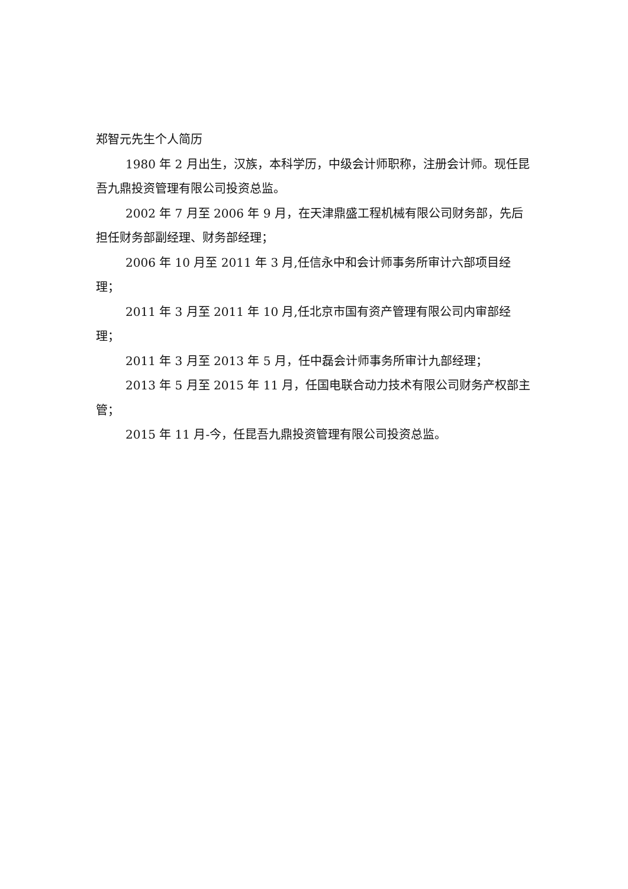郑智元先生个人简历
1980 年 2 月出生，汉族，本科学历，中级会计师职称，注册会计师。现任昆吾九鼎投资管理有限公司投资总监。
2002 年 7 月至 2006 年 9 月，在天津鼎盛工程机械有限公司财务部，先后担任财务部副经理、财务部经理；
2006 年 10 月至 2011 年 3 月,任信永中和会计师事务所审计六部项目经理；
2011 年 3 月至 2011 年 10 月,任北京市国有资产管理有限公司内审部经理；
2011 年 3 月至 2013 年 5 月，任中磊会计师事务所审计九部经理；
2013 年 5 月至 2015 年 11 月，任国电联合动力技术有限公司财务产权部主管；
2015 年 11 月-今，任昆吾九鼎投资管理有限公司投资总监。